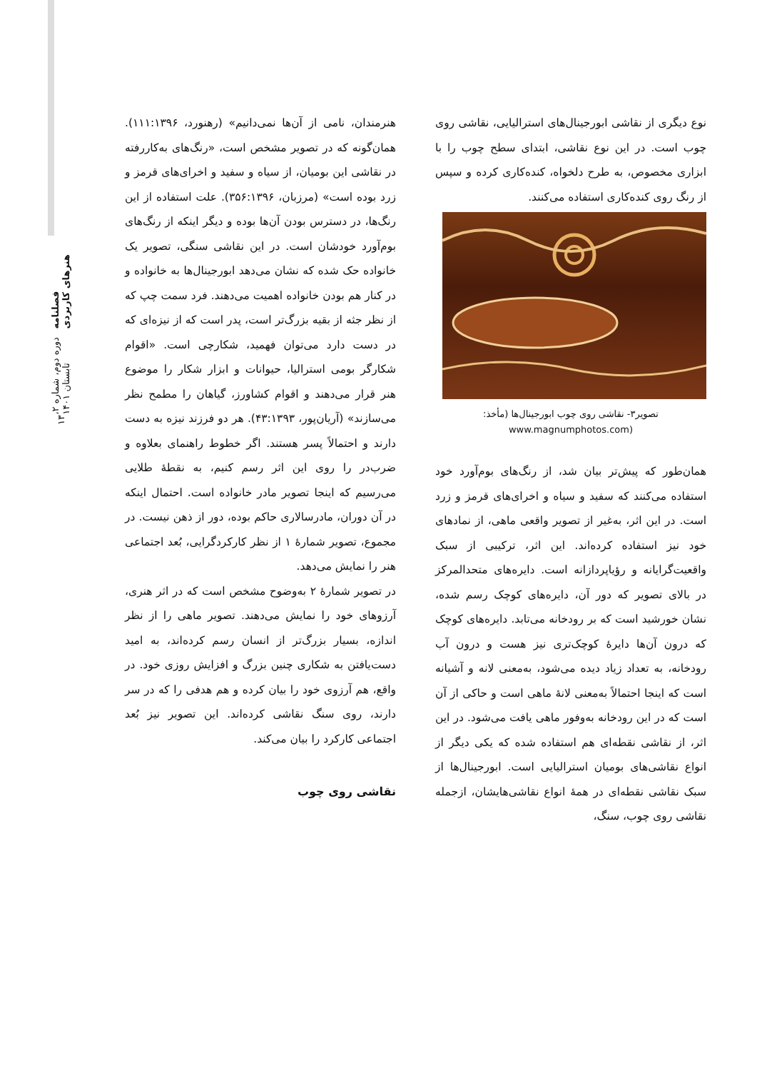فصلنامه هنرهای کاربردی
دوره دوم، شماره ۲، تابستان ۱۴۰۱
۱۳
هنرمندان، نامی از آن‌ها نمی‌دانیم» (رهنورد، ۱۱۱:۱۳۹۶). همان‌گونه که در تصویر مشخص است، «رنگ‌های به‌کاررفته در نقاشی این بومیان، از سیاه و سفید و اخرای‌های قرمز و زرد بوده است» (مرزبان، ۳۵۶:۱۳۹۶). علت استفاده از این رنگ‌ها، در دسترس بودن آن‌ها بوده و دیگر اینکه از رنگ‌های بوم‌آورد خودشان است. در این نقاشی سنگی، تصویر یک خانواده حک شده که نشان می‌دهد ابورجینال‌ها به خانواده و در کنار هم بودن خانواده اهمیت می‌دهند. فرد سمت چپ که از نظر جثه از بقیه بزرگ‌تر است، پدر است که از نیزه‌ای که در دست دارد می‌توان فهمید، شکارچی است. «اقوام شکارگر بومی استرالیا، حیوانات و ابزار شکار را موضوع هنر قرار می‌دهند و اقوام کشاورز، گیاهان را مطمح نظر می‌سازند» (آریان‌پور، ۴۳:۱۳۹۳). هر دو فرزند نیزه به دست دارند و احتمالاً پسر هستند. اگر خطوط راهنمای بعلاوه و ضرب‌در را روی این اثر رسم کنیم، به نقطهٔ طلایی می‌رسیم که اینجا تصویر مادر خانواده است. احتمال اینکه در آن دوران، مادرسالاری حاکم بوده، دور از ذهن نیست. در مجموع، تصویر شمارهٔ ۱ از نظر کارکردگرایی، بُعد اجتماعی هنر را نمایش می‌دهد.
در تصویر شمارهٔ ۲ به‌وضوح مشخص است که در اثر هنری، آرزوهای خود را نمایش می‌دهند. تصویر ماهی را از نظر اندازه، بسیار بزرگ‌تر از انسان رسم کرده‌اند، به امید دست‌یافتن به شکاری چنین بزرگ و افزایش روزی خود. در واقع، هم آرزوی خود را بیان کرده و هم هدفی را که در سر دارند، روی سنگ نقاشی کرده‌اند. این تصویر نیز بُعد اجتماعی کارکرد را بیان می‌کند.
نقاشی روی چوب
نوع دیگری از نقاشی ابورجینال‌های استرالیایی، نقاشی روی چوب است. در این نوع نقاشی، ابتدای سطح چوب را با ابزاری مخصوص، به طرح دلخواه، کنده‌کاری کرده و سپس از رنگ روی کنده‌کاری استفاده می‌کنند.
تصویر۳- نقاشی روی چوب ابورجینال‌ها (مأخذ:
(www.magnumphotos.com
همان‌طور که پیش‌تر بیان شد، از رنگ‌های بوم‌آورد خود استفاده می‌کنند که سفید و سیاه و اخرای‌های قرمز و زرد است. در این اثر، به‌غیر از تصویر واقعی ماهی، از نمادهای خود نیز استفاده کرده‌اند. این اثر، ترکیبی از سبک واقعیت‌گرایانه و رؤیاپردازانه است. دایره‌های متحدالمرکز در بالای تصویر که دور آن، دایره‌های کوچک رسم شده، نشان خورشید است که بر رودخانه می‌تابد. دایره‌های کوچک که درون آن‌ها دایرهٔ کوچک‌تری نیز هست و درون آب رودخانه، به تعداد زیاد دیده می‌شود، به‌معنی لانه و آشیانه است که اینجا احتمالاً به‌معنی لانهٔ ماهی است و حاکی از آن است که در این رودخانه به‌وفور ماهی یافت می‌شود. در این اثر، از نقاشی نقطه‌ای هم استفاده شده که یکی دیگر از انواع نقاشی‌های بومیان استرالیایی است. ابورجینال‌ها از سبک نقاشی نقطه‌ای در همهٔ انواع نقاشی‌هایشان، ازجمله نقاشی روی چوب، سنگ،